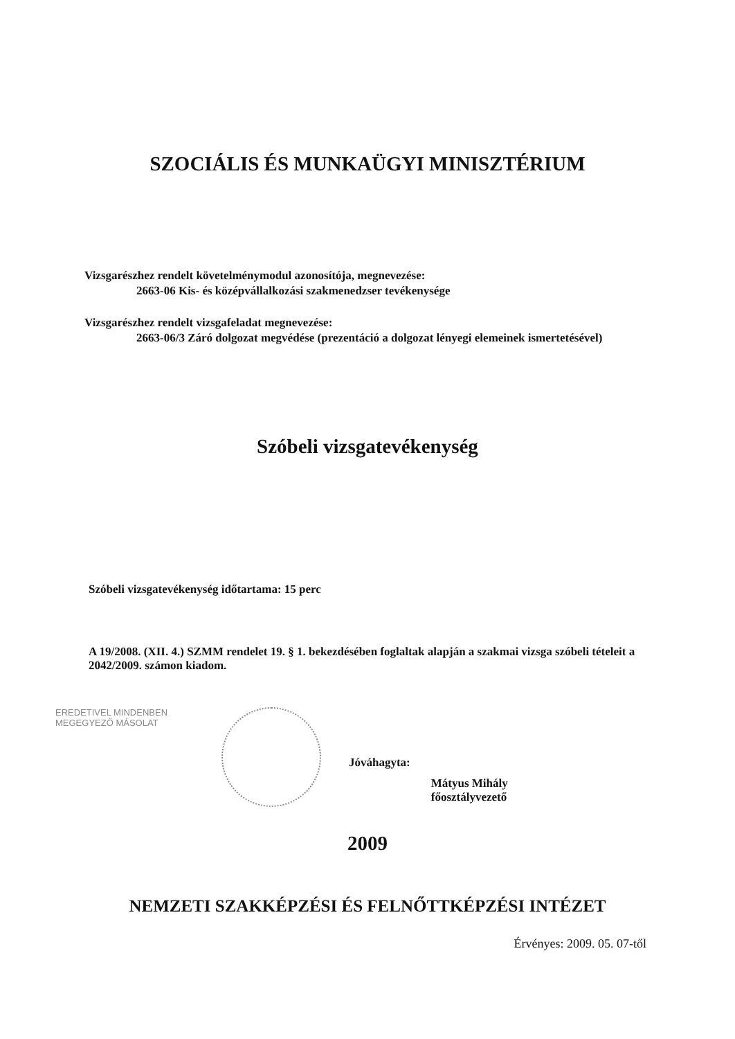SZOCIÁLIS ÉS MUNKAÜGYI MINISZTÉRIUM
Vizsgarészhez rendelt követelménymodul azonosítója, megnevezése:
2663-06 Kis- és középvállalkozási szakmenedzser tevékenysége
Vizsgarészhez rendelt vizsgafeladat megnevezése:
2663-06/3 Záró dolgozat megvédése (prezentáció a dolgozat lényegi elemeinek ismertetésével)
Szóbeli vizsgatevékenység
Szóbeli vizsgatevékenység időtartama: 15 perc
A 19/2008. (XII. 4.) SZMM rendelet 19. § 1. bekezdésében foglaltak alapján a szakmai vizsga szóbeli tételeit a 2042/2009. számon kiadom.
EREDETIVEL MINDENBEN
MEGEGYEZŐ MÁSOLAT
Jóváhagyta:
Mátyus Mihály
főosztályvezető
2009
NEMZETI SZAKKÉPZÉSI ÉS FELNŐTTKÉPZÉSI INTÉZET
Érvényes: 2009. 05. 07-től